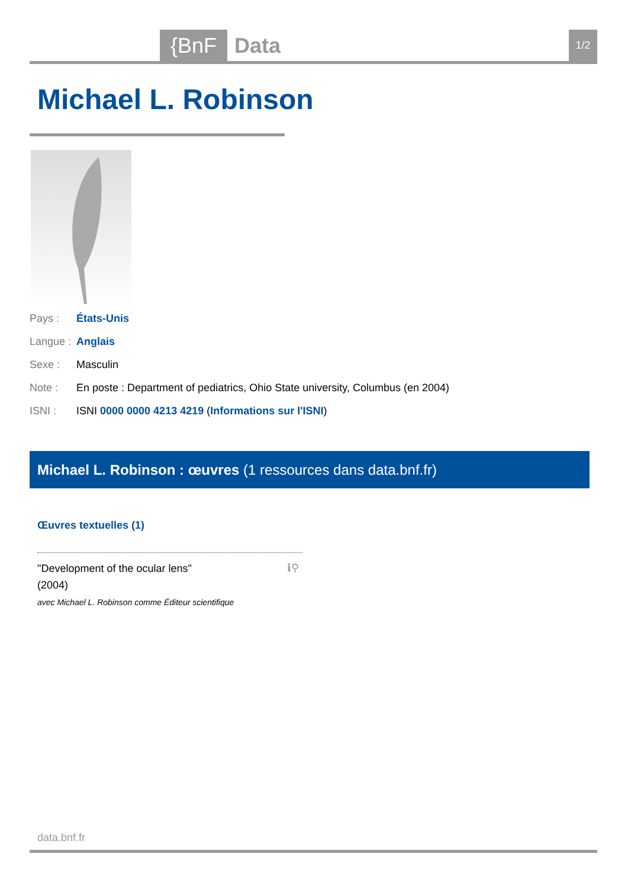{BnF Data 1/2
Michael L. Robinson
Pays : États-Unis
Langue : Anglais
Sexe : Masculin
Note : En poste : Department of pediatrics, Ohio State university, Columbus (en 2004)
ISNI : ISNI 0000 0000 4213 4219 (Informations sur l'ISNI)
Michael L. Robinson : œuvres (1 ressources dans data.bnf.fr)
Œuvres textuelles (1)
"Development of the ocular lens"
(2004)
avec Michael L. Robinson comme Éditeur scientifique
ℹ⚲
data.bnf.fr